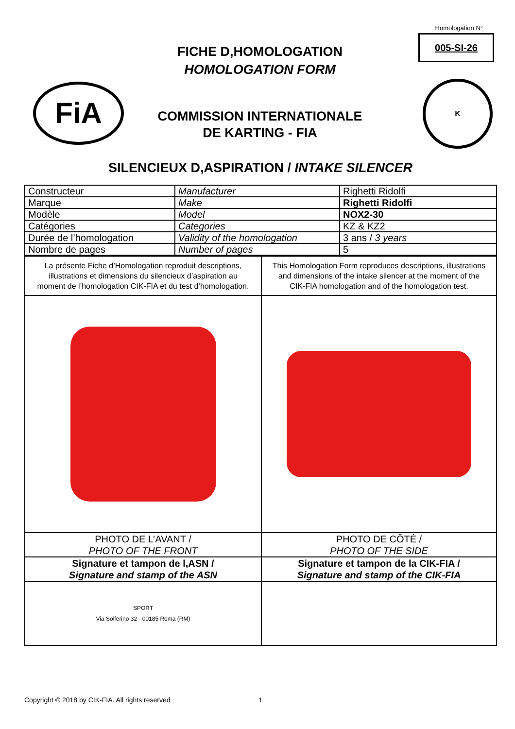Homologation N°
005-SI-26
FICHE D,HOMOLOGATION
HOMOLOGATION FORM
FiA
COMMISSION INTERNATIONALE
DE KARTING - FIA
K
SILENCIEUX D,ASPIRATION / INTAKE SILENCER
| Constructeur | Manufacturer | Righetti Ridolfi |
| Marque | Make | Righetti Ridolfi |
| Modèle | Model | NOX2-30 |
| Catégories | Categories | KZ & KZ2 |
| Durée de l’homologation | Validity of the homologation | 3 ans / 3 years |
| Nombre de pages | Number of pages | 5 |
| La présente Fiche d’Homologation reproduit descriptions, illustrations et dimensions du silencieux d’aspiration au moment de l’homologation CIK-FIA et du test d’homologation. | This Homologation Form reproduces descriptions, illustrations and dimensions of the intake silencer at the moment of the CIK-FIA homologation and of the homologation test. |
| PHOTO DE L’AVANT / PHOTO OF THE FRONT | PHOTO DE CÔTÉ / PHOTO OF THE SIDE |
| Signature et tampon de l,ASN / Signature and stamp of the ASN | Signature et tampon de la CIK-FIA / Signature and stamp of the CIK-FIA |
| SPORT Via Solferino 32 - 00185 Roma (RM) | |
Copyright © 2018 by CIK-FIA. All rights reserved
1